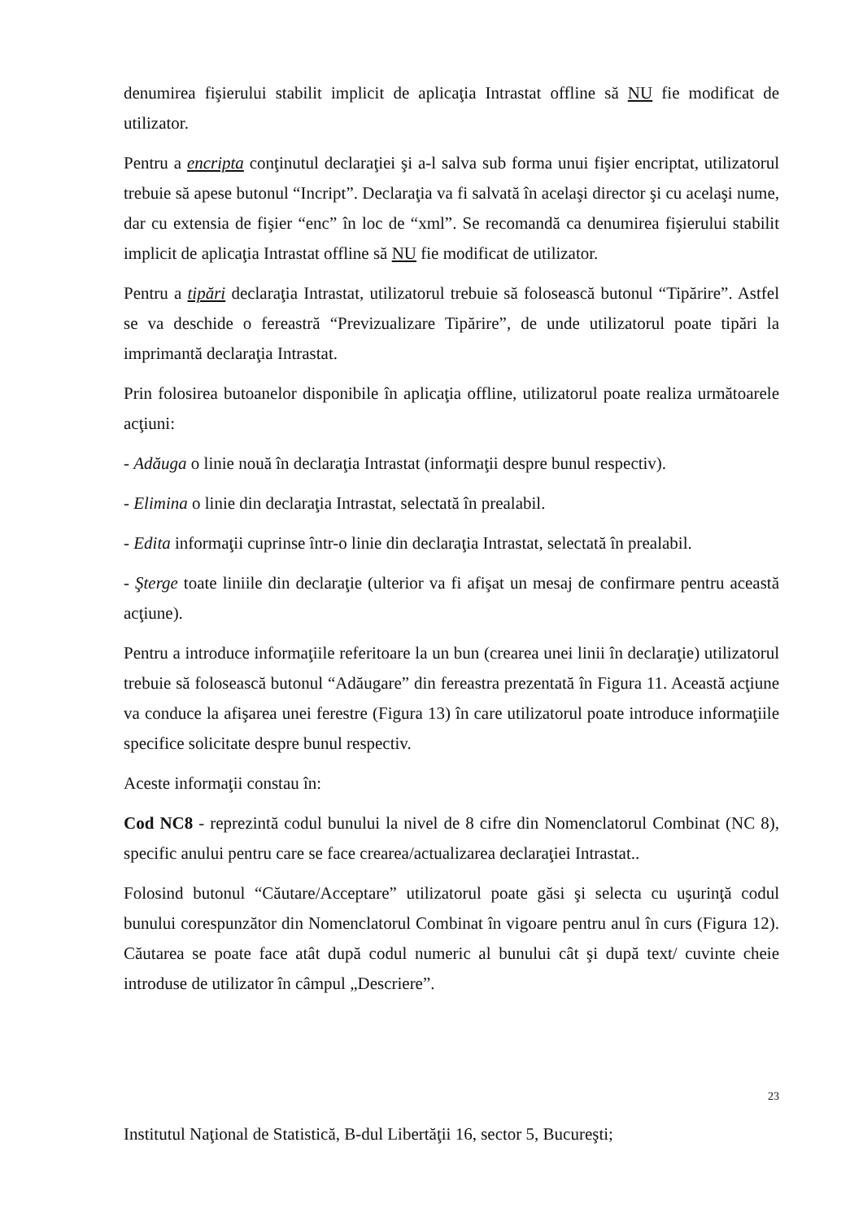denumirea fişierului stabilit implicit de aplicaţia Intrastat offline să NU fie modificat de utilizator.
Pentru a encripta conţinutul declaraţiei şi a-l salva sub forma unui fişier encriptat, utilizatorul trebuie să apese butonul “Incript”. Declaraţia va fi salvată în acelaşi director şi cu acelaşi nume, dar cu extensia de fişier “enc” în loc de “xml”. Se recomandă ca denumirea fişierului stabilit implicit de aplicaţia Intrastat offline să NU fie modificat de utilizator.
Pentru a tipări declaraţia Intrastat, utilizatorul trebuie să folosească butonul “Tipărire”. Astfel se va deschide o fereastră “Previzualizare Tipărire”, de unde utilizatorul poate tipări la imprimantă declaraţia Intrastat.
Prin folosirea butoanelor disponibile în aplicaţia offline, utilizatorul poate realiza următoarele acţiuni:
- Adăuga o linie nouă în declaraţia Intrastat (informaţii despre bunul respectiv).
- Elimina o linie din declaraţia Intrastat, selectată în prealabil.
- Edita informaţii cuprinse într-o linie din declaraţia Intrastat, selectată în prealabil.
- Şterge toate liniile din declaraţie (ulterior va fi afişat un mesaj de confirmare pentru această acţiune).
Pentru a introduce informaţiile referitoare la un bun (crearea unei linii în declaraţie) utilizatorul trebuie să folosească butonul “Adăugare” din fereastra prezentată în Figura 11. Această acţiune va conduce la afişarea unei ferestre (Figura 13) în care utilizatorul poate introduce informaţiile specifice solicitate despre bunul respectiv.
Aceste informaţii constau în:
Cod NC8 - reprezintă codul bunului la nivel de 8 cifre din Nomenclatorul Combinat (NC 8), specific anului pentru care se face crearea/actualizarea declaraţiei Intrastat..
Folosind butonul “Căutare/Acceptare” utilizatorul poate găsi şi selecta cu uşurinţă codul bunului corespunzător din Nomenclatorul Combinat în vigoare pentru anul în curs (Figura 12). Căutarea se poate face atât după codul numeric al bunului cât şi după text/ cuvinte cheie introduse de utilizator în câmpul „Descriere”.
23
Institutul Naţional de Statistică, B-dul Libertăţii 16, sector 5, Bucureşti;